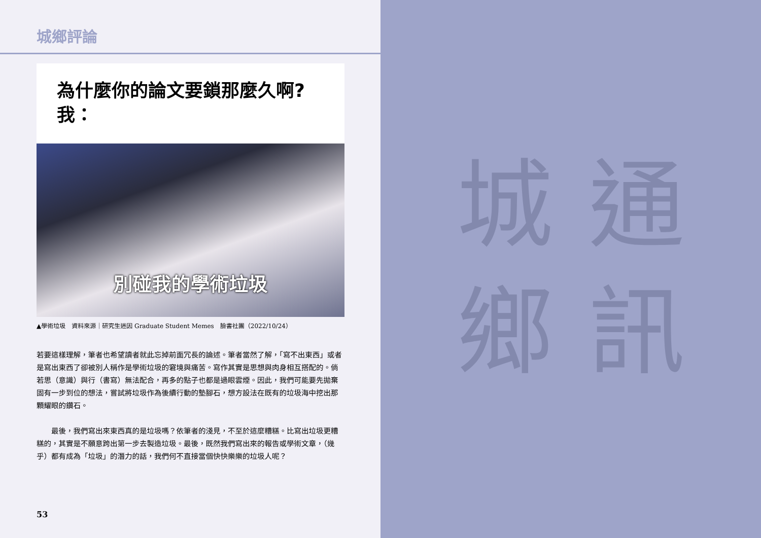城鄉評論
為什麼你的論文要鎖那麼久啊?
我：
別碰我的學術垃圾
▲學術垃圾　資料來源｜研究生迷因 Graduate Student Memes　臉書社團（2022/10/24）
若要這樣理解，筆者也希望讀者就此忘掉前面冗長的論述。筆者當然了解，「寫不出東西」或者是寫出東西了卻被別人稱作是學術垃圾的窘境與痛苦。寫作其實是思想與肉身相互搭配的。倘若思（意識）與行（書寫）無法配合，再多的點子也都是過眼雲煙。因此，我們可能要先拋棄固有一步到位的想法，嘗試將垃圾作為後續行動的墊腳石，想方設法在既有的垃圾海中挖出那顆耀眼的鑽石。
　　最後，我們寫出來東西真的是垃圾嗎？依筆者的淺見，不至於這麼糟糕。比寫出垃圾更糟糕的，其實是不願意跨出第一步去製造垃圾。最後，既然我們寫出來的報告或學術文章，（幾乎）都有成為「垃圾」的潛力的話，我們何不直接當個快快樂樂的垃圾人呢？
53
城
通
鄉
訊